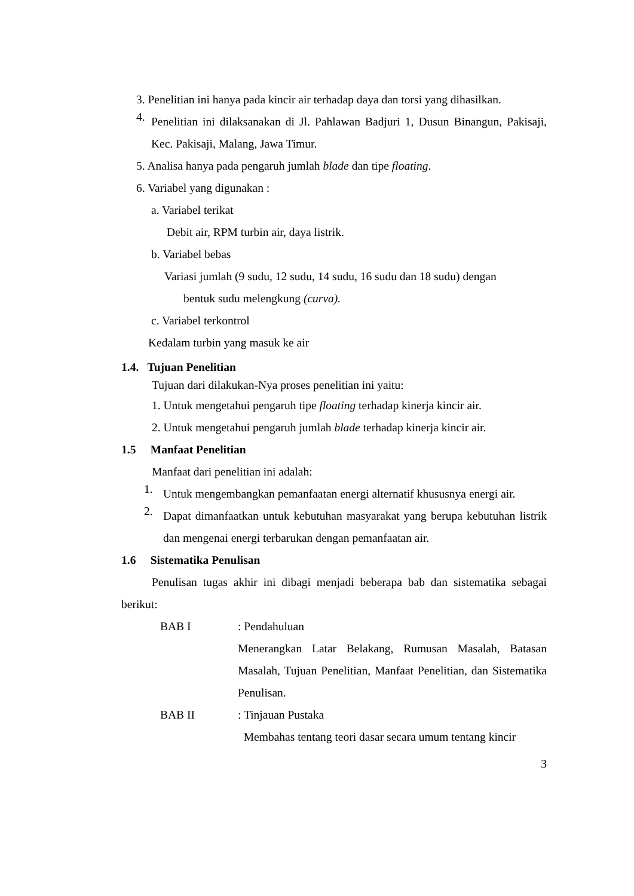3. Penelitian ini hanya pada kincir air terhadap daya dan torsi yang dihasilkan.
4.
Penelitian ini dilaksanakan di Jl. Pahlawan Badjuri 1, Dusun Binangun, Pakisaji, Kec. Pakisaji, Malang, Jawa Timur.
5. Analisa hanya pada pengaruh jumlah blade dan tipe floating.
6. Variabel yang digunakan :
a. Variabel terikat
Debit air, RPM turbin air, daya listrik.
b. Variabel bebas
Variasi jumlah (9 sudu, 12 sudu, 14 sudu, 16 sudu dan 18 sudu) dengan
bentuk sudu melengkung (curva).
c. Variabel terkontrol
Kedalam turbin yang masuk ke air
1.4. Tujuan Penelitian
Tujuan dari dilakukan-Nya proses penelitian ini yaitu:
1. Untuk mengetahui pengaruh tipe floating terhadap kinerja kincir air.
2. Untuk mengetahui pengaruh jumlah blade terhadap kinerja kincir air.
1.5 Manfaat Penelitian
Manfaat dari penelitian ini adalah:
1.
Untuk mengembangkan pemanfaatan energi alternatif khususnya energi air.
2.
Dapat dimanfaatkan untuk kebutuhan masyarakat yang berupa kebutuhan listrik dan mengenai energi terbarukan dengan pemanfaatan air.
1.6 Sistematika Penulisan
Penulisan tugas akhir ini dibagi menjadi beberapa bab dan sistematika sebagai berikut:
BAB I : Pendahuluan
Menerangkan Latar Belakang, Rumusan Masalah, Batasan Masalah, Tujuan Penelitian, Manfaat Penelitian, dan Sistematika Penulisan.
BAB II : Tinjauan Pustaka
Membahas tentang teori dasar secara umum tentang kincir
3